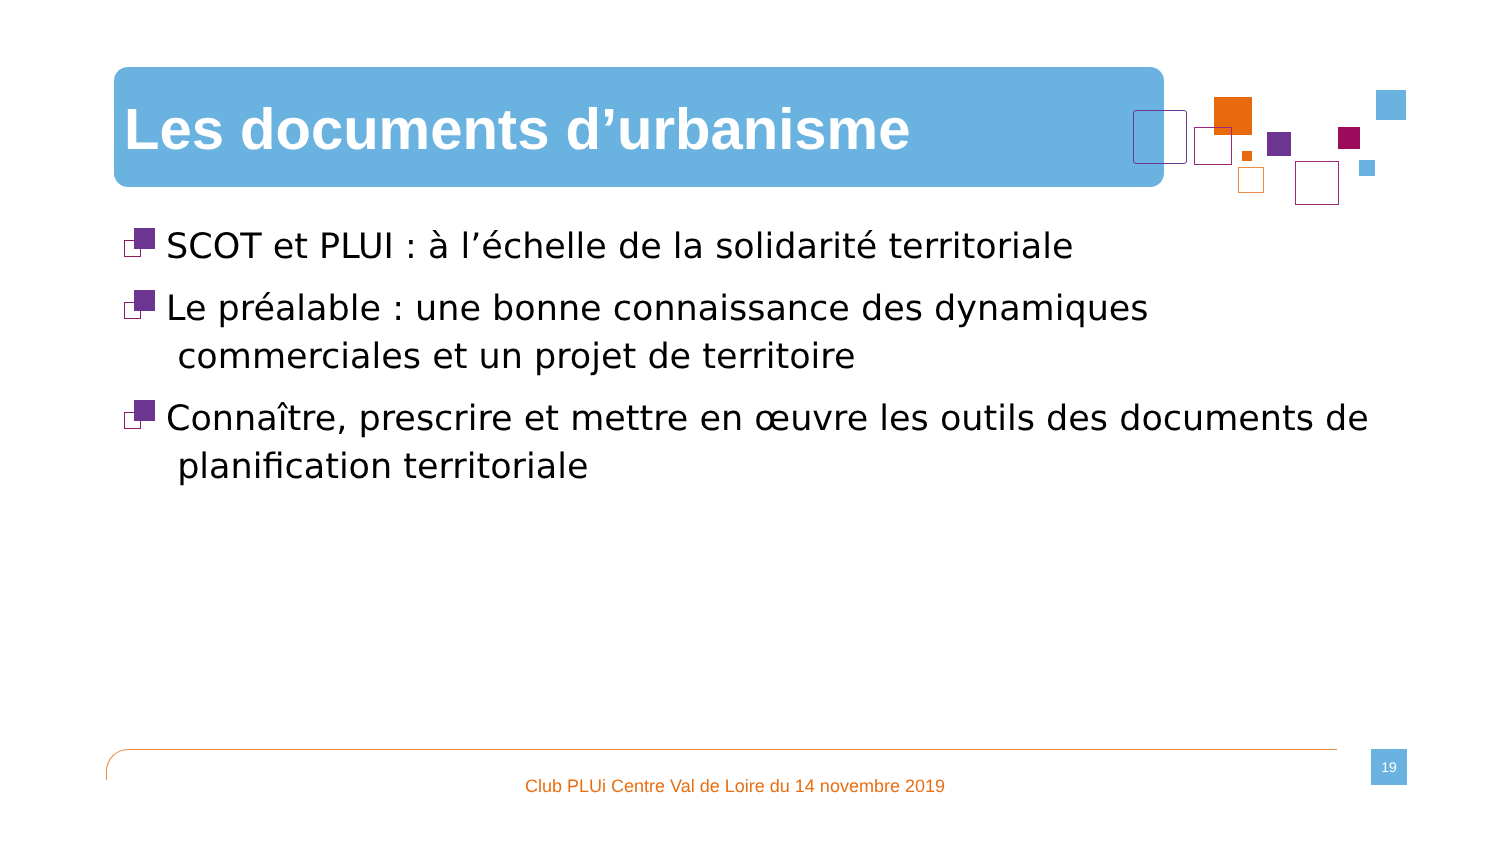Les documents d’urbanisme
SCOT et PLUI : à l’échelle de la solidarité territoriale
Le préalable : une bonne connaissance des dynamiques
commerciales et un projet de territoire
Connaître, prescrire et mettre en œuvre les outils des documents de
planification territoriale
19
Club PLUi Centre Val de Loire du 14 novembre 2019